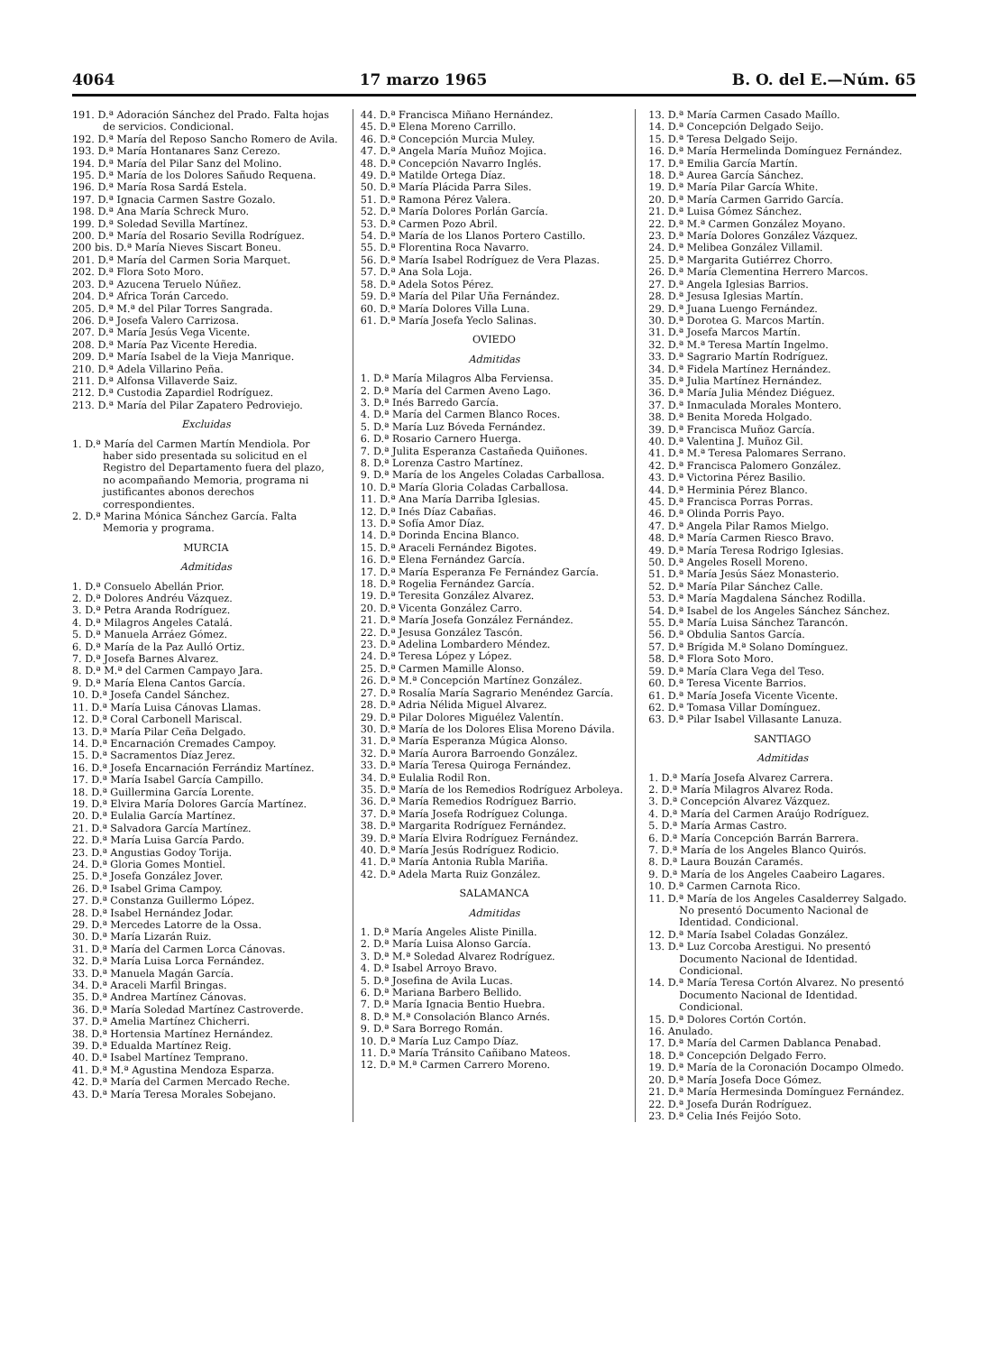4064 17 marzo 1965 B. O. del E.—Núm. 65
191. D.ª Adoración Sánchez del Prado. Falta hojas de servicios. Condicional.
192. D.ª María del Reposo Sancho Romero de Avila.
193. D.ª María Hontanares Sanz Cerezo.
194. D.ª María del Pilar Sanz del Molino.
195. D.ª María de los Dolores Sañudo Requena.
196. D.ª María Rosa Sardá Estela.
197. D.ª Ignacia Carmen Sastre Gozalo.
198. D.ª Ana María Schreck Muro.
199. D.ª Soledad Sevilla Martínez.
200. D.ª María del Rosario Sevilla Rodríguez.
200 bis. D.ª María Nieves Siscart Boneu.
201. D.ª María del Carmen Soria Marquet.
202. D.ª Flora Soto Moro.
203. D.ª Azucena Teruelo Núñez.
204. D.ª Africa Torán Carcedo.
205. D.ª M.ª del Pilar Torres Sangrada.
206. D.ª Josefa Valero Carrizosa.
207. D.ª María Jesús Vega Vicente.
208. D.ª María Paz Vicente Heredia.
209. D.ª María Isabel de la Vieja Manrique.
210. D.ª Adela Villarino Peña.
211. D.ª Alfonsa Villaverde Saiz.
212. D.ª Custodia Zapardiel Rodríguez.
213. D.ª María del Pilar Zapatero Pedroviejo.
Excluidas
1. D.ª María del Carmen Martín Mendiola. Por haber sido presentada su solicitud en el Registro del Departamento fuera del plazo, no acompañando Memoria, programa ni justificantes abonos derechos correspondientes.
2. D.ª Marina Mónica Sánchez García. Falta Memoria y programa.
MURCIA
Admitidas
1. D.ª Consuelo Abellán Prior.
2. D.ª Dolores Andréu Vázquez.
3. D.ª Petra Aranda Rodríguez.
4. D.ª Milagros Angeles Catalá.
5. D.ª Manuela Arráez Gómez.
6. D.ª María de la Paz Aulló Ortiz.
7. D.ª Josefa Barnes Alvarez.
8. D.ª M.ª del Carmen Campayo Jara.
9. D.ª María Elena Cantos García.
10. D.ª Josefa Candel Sánchez.
11. D.ª María Luisa Cánovas Llamas.
12. D.ª Coral Carbonell Mariscal.
13. D.ª María Pilar Ceña Delgado.
14. D.ª Encarnación Cremades Campoy.
15. D.ª Sacramentos Díaz Jerez.
16. D.ª Josefa Encarnación Ferrándiz Martínez.
17. D.ª María Isabel García Campillo.
18. D.ª Guillermina García Lorente.
19. D.ª Elvira María Dolores García Martínez.
20. D.ª Eulalia García Martínez.
21. D.ª Salvadora García Martínez.
22. D.ª María Luisa García Pardo.
23. D.ª Angustias Godoy Torija.
24. D.ª Gloria Gomes Montiel.
25. D.ª Josefa González Jover.
26. D.ª Isabel Grima Campoy.
27. D.ª Constanza Guillermo López.
28. D.ª Isabel Hernández Jodar.
29. D.ª Mercedes Latorre de la Ossa.
30. D.ª María Lizarán Ruiz.
31. D.ª María del Carmen Lorca Cánovas.
32. D.ª María Luisa Lorca Fernández.
33. D.ª Manuela Magán García.
34. D.ª Araceli Marfil Bringas.
35. D.ª Andrea Martínez Cánovas.
36. D.ª María Soledad Martínez Castroverde.
37. D.ª Amelia Martínez Chicherri.
38. D.ª Hortensia Martínez Hernández.
39. D.ª Edualda Martínez Reig.
40. D.ª Isabel Martínez Temprano.
41. D.ª M.ª Agustina Mendoza Esparza.
42. D.ª María del Carmen Mercado Reche.
43. D.ª María Teresa Morales Sobejano.
44. D.ª Francisca Miñano Hernández.
45. D.ª Elena Moreno Carrillo.
46. D.ª Concepción Murcia Muley.
47. D.ª Angela María Muñoz Mojica.
48. D.ª Concepción Navarro Inglés.
49. D.ª Matilde Ortega Díaz.
50. D.ª María Plácida Parra Siles.
51. D.ª Ramona Pérez Valera.
52. D.ª María Dolores Porlán García.
53. D.ª Carmen Pozo Abril.
54. D.ª María de los Llanos Portero Castillo.
55. D.ª Florentina Roca Navarro.
56. D.ª María Isabel Rodríguez de Vera Plazas.
57. D.ª Ana Sola Loja.
58. D.ª Adela Sotos Pérez.
59. D.ª María del Pilar Uña Fernández.
60. D.ª María Dolores Villa Luna.
61. D.ª María Josefa Yeclo Salinas.
OVIEDO
Admitidas
1. D.ª María Milagros Alba Ferviensa.
2. D.ª María del Carmen Aveno Lago.
3. D.ª Inés Barredo García.
4. D.ª María del Carmen Blanco Roces.
5. D.ª María Luz Bóveda Fernández.
6. D.ª Rosario Carnero Huerga.
7. D.ª Julita Esperanza Castañeda Quiñones.
8. D.ª Lorenza Castro Martínez.
9. D.ª María de los Angeles Coladas Carballosa.
10. D.ª María Gloria Coladas Carballosa.
11. D.ª Ana María Darriba Iglesias.
12. D.ª Inés Díaz Cabañas.
13. D.ª Sofía Amor Díaz.
14. D.ª Dorinda Encina Blanco.
15. D.ª Araceli Fernández Bigotes.
16. D.ª Elena Fernández García.
17. D.ª María Esperanza Fe Fernández García.
18. D.ª Rogelia Fernández García.
19. D.ª Teresita González Alvarez.
20. D.ª Vicenta González Carro.
21. D.ª María Josefa González Fernández.
22. D.ª Jesusa González Tascón.
23. D.ª Adelina Lombardero Méndez.
24. D.ª Teresa López y López.
25. D.ª Carmen Mamille Alonso.
26. D.ª M.ª Concepción Martínez González.
27. D.ª Rosalía María Sagrario Menéndez García.
28. D.ª Adria Nélida Miguel Alvarez.
29. D.ª Pilar Dolores Miguélez Valentín.
30. D.ª María de los Dolores Elisa Moreno Dávila.
31. D.ª María Esperanza Múgica Alonso.
32. D.ª María Aurora Barroendo González.
33. D.ª María Teresa Quiroga Fernández.
34. D.ª Eulalia Rodil Ron.
35. D.ª María de los Remedios Rodríguez Arboleya.
36. D.ª María Remedios Rodríguez Barrio.
37. D.ª María Josefa Rodríguez Colunga.
38. D.ª Margarita Rodríguez Fernández.
39. D.ª María Elvira Rodríguez Fernández.
40. D.ª María Jesús Rodríguez Rodicio.
41. D.ª María Antonia Rubla Mariña.
42. D.ª Adela Marta Ruiz González.
SALAMANCA
Admitidas
1. D.ª María Angeles Aliste Pinilla.
2. D.ª María Luisa Alonso García.
3. D.ª M.ª Soledad Alvarez Rodríguez.
4. D.ª Isabel Arroyo Bravo.
5. D.ª Josefina de Avila Lucas.
6. D.ª Mariana Barbero Bellido.
7. D.ª María Ignacia Bentio Huebra.
8. D.ª M.ª Consolación Blanco Arnés.
9. D.ª Sara Borrego Román.
10. D.ª María Luz Campo Díaz.
11. D.ª María Tránsito Cañibano Mateos.
12. D.ª M.ª Carmen Carrero Moreno.
13. D.ª María Carmen Casado Maíllo.
14. D.ª Concepción Delgado Seijo.
15. D.ª Teresa Delgado Seijo.
16. D.ª María Hermelinda Domínguez Fernández.
17. D.ª Emilia García Martín.
18. D.ª Aurea García Sánchez.
19. D.ª María Pilar García White.
20. D.ª María Carmen Garrido García.
21. D.ª Luisa Gómez Sánchez.
22. D.ª M.ª Carmen González Moyano.
23. D.ª María Dolores González Vázquez.
24. D.ª Melibea González Villamil.
25. D.ª Margarita Gutiérrez Chorro.
26. D.ª María Clementina Herrero Marcos.
27. D.ª Angela Iglesias Barrios.
28. D.ª Jesusa Iglesias Martín.
29. D.ª Juana Luengo Fernández.
30. D.ª Dorotea G. Marcos Martín.
31. D.ª Josefa Marcos Martín.
32. D.ª M.ª Teresa Martín Ingelmo.
33. D.ª Sagrario Martín Rodríguez.
34. D.ª Fidela Martínez Hernández.
35. D.ª Julia Martínez Hernández.
36. D.ª María Julia Méndez Diéguez.
37. D.ª Inmaculada Morales Montero.
38. D.ª Benita Moreda Holgado.
39. D.ª Francisca Muñoz García.
40. D.ª Valentina J. Muñoz Gil.
41. D.ª M.ª Teresa Palomares Serrano.
42. D.ª Francisca Palomero González.
43. D.ª Victorina Pérez Basilio.
44. D.ª Herminia Pérez Blanco.
45. D.ª Francisca Porras Porras.
46. D.ª Olinda Porris Payo.
47. D.ª Angela Pilar Ramos Mielgo.
48. D.ª María Carmen Riesco Bravo.
49. D.ª María Teresa Rodrigo Iglesias.
50. D.ª Angeles Rosell Moreno.
51. D.ª María Jesús Sáez Monasterio.
52. D.ª María Pilar Sánchez Calle.
53. D.ª María Magdalena Sánchez Rodilla.
54. D.ª Isabel de los Angeles Sánchez Sánchez.
55. D.ª María Luisa Sánchez Tarancón.
56. D.ª Obdulia Santos García.
57. D.ª Brígida M.ª Solano Domínguez.
58. D.ª Flora Soto Moro.
59. D.ª María Clara Vega del Teso.
60. D.ª Teresa Vicente Barrios.
61. D.ª María Josefa Vicente Vicente.
62. D.ª Tomasa Villar Domínguez.
63. D.ª Pilar Isabel Villasante Lanuza.
SANTIAGO
Admitidas
1. D.ª María Josefa Alvarez Carrera.
2. D.ª María Milagros Alvarez Roda.
3. D.ª Concepción Alvarez Vázquez.
4. D.ª María del Carmen Araújo Rodríguez.
5. D.ª María Armas Castro.
6. D.ª María Concepción Barrán Barrera.
7. D.ª María de los Angeles Blanco Quirós.
8. D.ª Laura Bouzán Caramés.
9. D.ª María de los Angeles Caabeiro Lagares.
10. D.ª Carmen Carnota Rico.
11. D.ª María de los Angeles Casalderrey Salgado. No presentó Documento Nacional de Identidad. Condicional.
12. D.ª María Isabel Coladas González.
13. D.ª Luz Corcoba Arestigui. No presentó Documento Nacional de Identidad. Condicional.
14. D.ª María Teresa Cortón Alvarez. No presentó Documento Nacional de Identidad. Condicional.
15. D.ª Dolores Cortón Cortón.
16. Anulado.
17. D.ª María del Carmen Dablanca Penabad.
18. D.ª Concepción Delgado Ferro.
19. D.ª María de la Coronación Docampo Olmedo.
20. D.ª María Josefa Doce Gómez.
21. D.ª María Hermesinda Domínguez Fernández.
22. D.ª Josefa Durán Rodríguez.
23. D.ª Celia Inés Feijóo Soto.